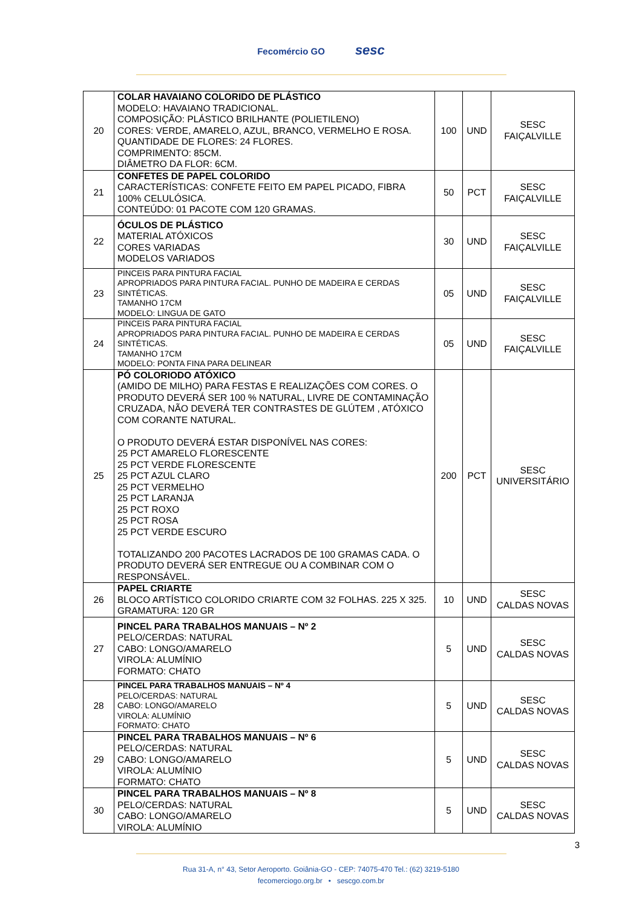Fecomércio GO sesc
| 20 | COLAR HAVAIANO COLORIDO DE PLÁSTICO MODELO: HAVAIANO TRADICIONAL. COMPOSIÇÃO: PLÁSTICO BRILHANTE (POLIETILENO) CORES: VERDE, AMARELO, AZUL, BRANCO, VERMELHO E ROSA. QUANTIDADE DE FLORES: 24 FLORES. COMPRIMENTO: 85CM. DIÂMETRO DA FLOR: 6CM. | 100 | UND | SESC FAIÇALVILLE |
| 21 | CONFETES DE PAPEL COLORIDO CARACTERÍSTICAS: CONFETE FEITO EM PAPEL PICADO, FIBRA 100% CELULÓSICA. CONTEÚDO: 01 PACOTE COM 120 GRAMAS. | 50 | PCT | SESC FAIÇALVILLE |
| 22 | ÓCULOS DE PLÁSTICO MATERIAL ATÓXICOS CORES VARIADAS MODELOS VARIADOS | 30 | UND | SESC FAIÇALVILLE |
| 23 | PINCEIS PARA PINTURA FACIAL APROPRIADOS PARA PINTURA FACIAL. PUNHO DE MADEIRA E CERDAS SINTÉTICAS. TAMANHO 17CM MODELO: LINGUA DE GATO | 05 | UND | SESC FAIÇALVILLE |
| 24 | PINCEIS PARA PINTURA FACIAL APROPRIADOS PARA PINTURA FACIAL. PUNHO DE MADEIRA E CERDAS SINTÉTICAS. TAMANHO 17CM MODELO: PONTA FINA PARA DELINEAR | 05 | UND | SESC FAIÇALVILLE |
| 25 | PÓ COLORIODO ATÓXICO (AMIDO DE MILHO) PARA FESTAS E REALIZAÇÕES COM CORES. O PRODUTO DEVERÁ SER 100 % NATURAL, LIVRE DE CONTAMINAÇÃO CRUZADA, NÃO DEVERÁ TER CONTRASTES DE GLÚTEM , ATÓXICO COM CORANTE NATURAL. O PRODUTO DEVERÁ ESTAR DISPONÍVEL NAS CORES: 25 PCT AMARELO FLORESCENTE 25 PCT VERDE FLORESCENTE 25 PCT AZUL CLARO 25 PCT VERMELHO 25 PCT LARANJA 25 PCT ROXO 25 PCT ROSA 25 PCT VERDE ESCURO TOTALIZANDO 200 PACOTES LACRADOS DE 100 GRAMAS CADA. O PRODUTO DEVERÁ SER ENTREGUE OU A COMBINAR COM O RESPONSÁVEL. | 200 | PCT | SESC UNIVERSITÁRIO |
| 26 | PAPEL CRIARTE BLOCO ARTÍSTICO COLORIDO CRIARTE COM 32 FOLHAS. 225 X 325. GRAMATURA: 120 GR | 10 | UND | SESC CALDAS NOVAS |
| 27 | PINCEL PARA TRABALHOS MANUAIS – Nº 2 PELO/CERDAS: NATURAL CABO: LONGO/AMARELO VIROLA: ALUMÍNIO FORMATO: CHATO | 5 | UND | SESC CALDAS NOVAS |
| 28 | PINCEL PARA TRABALHOS MANUAIS – Nº 4 PELO/CERDAS: NATURAL CABO: LONGO/AMARELO VIROLA: ALUMÍNIO FORMATO: CHATO | 5 | UND | SESC CALDAS NOVAS |
| 29 | PINCEL PARA TRABALHOS MANUAIS – Nº 6 PELO/CERDAS: NATURAL CABO: LONGO/AMARELO VIROLA: ALUMÍNIO FORMATO: CHATO | 5 | UND | SESC CALDAS NOVAS |
| 30 | PINCEL PARA TRABALHOS MANUAIS – Nº 8 PELO/CERDAS: NATURAL CABO: LONGO/AMARELO VIROLA: ALUMÍNIO | 5 | UND | SESC CALDAS NOVAS |
3
Rua 31-A, n° 43, Setor Aeroporto. Goiânia-GO - CEP: 74075-470 Tel.: (62) 3219-5180
fecomerciogo.org.br • sescgo.com.br